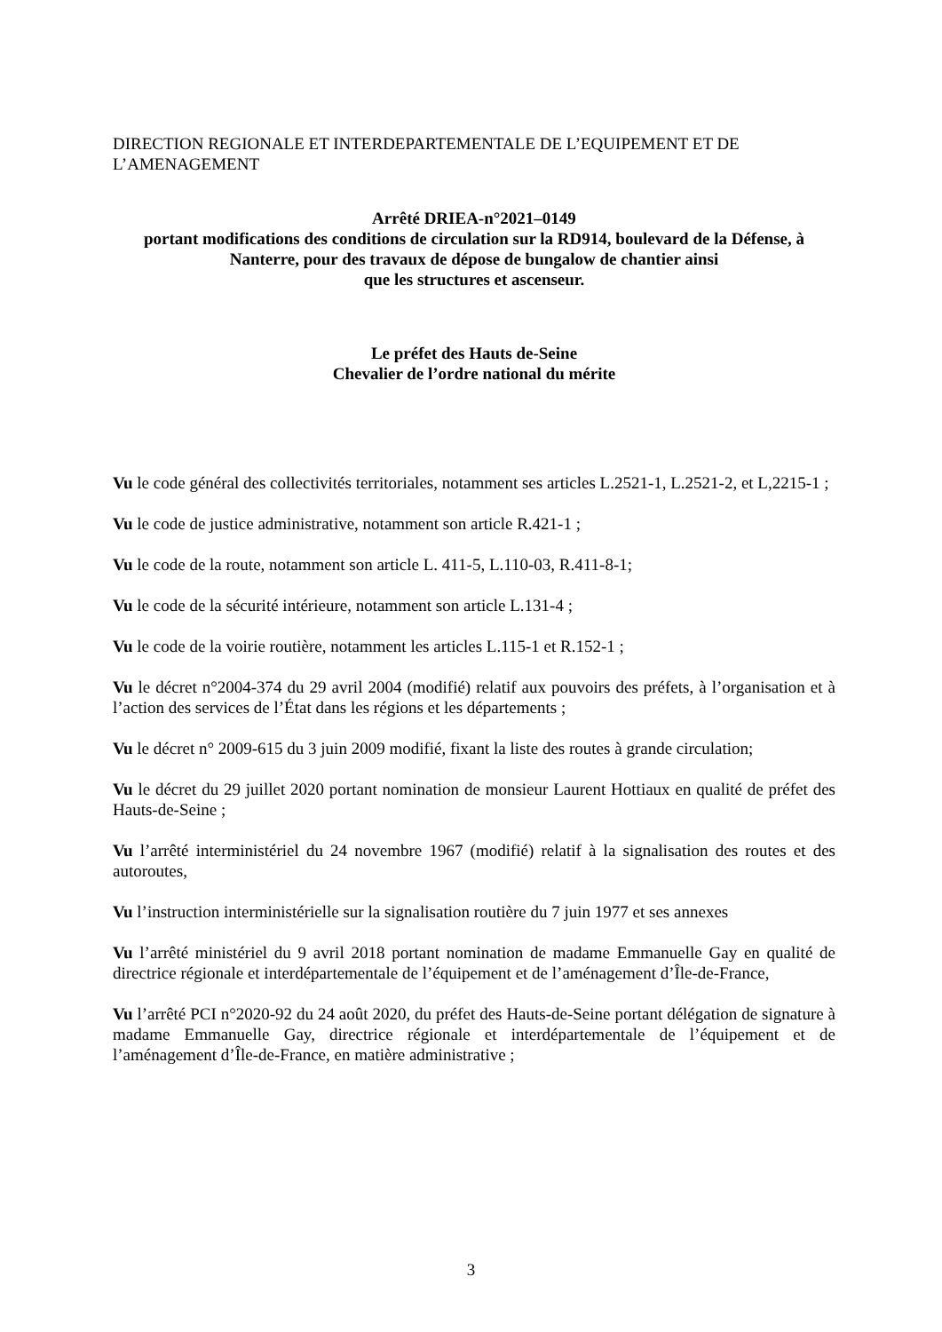DIRECTION REGIONALE ET INTERDEPARTEMENTALE DE L’EQUIPEMENT ET DE L’AMENAGEMENT
Arrêté DRIEA-n°2021–0149
portant modifications des conditions de circulation sur la RD914, boulevard de la Défense, à Nanterre, pour des travaux de dépose de bungalow de chantier ainsi
que les structures et ascenseur.
Le préfet des Hauts de-Seine
Chevalier de l’ordre national du mérite
Vu le code général des collectivités territoriales, notamment ses articles L.2521-1, L.2521-2, et L,2215-1 ;
Vu le code de justice administrative, notamment son article R.421-1 ;
Vu le code de la route, notamment son article L. 411-5, L.110-03, R.411-8-1;
Vu le code de la sécurité intérieure, notamment son article L.131-4 ;
Vu le code de la voirie routière, notamment les articles L.115-1 et R.152-1 ;
Vu le décret n°2004-374 du 29 avril 2004 (modifié) relatif aux pouvoirs des préfets, à l’organisation et à l’action des services de l’État dans les régions et les départements ;
Vu le décret n° 2009-615 du 3 juin 2009 modifié, fixant la liste des routes à grande circulation;
Vu le décret du 29 juillet 2020 portant nomination de monsieur Laurent Hottiaux en qualité de préfet des Hauts-de-Seine ;
Vu l’arrêté interministériel du 24 novembre 1967 (modifié) relatif à la signalisation des routes et des autoroutes,
Vu l’instruction interministérielle sur la signalisation routière du 7 juin 1977 et ses annexes
Vu l’arrêté ministériel du 9 avril 2018 portant nomination de madame Emmanuelle Gay en qualité de directrice régionale et interdépartementale de l’équipement et de l’aménagement d’Île-de-France,
Vu l’arrêté PCI n°2020-92 du 24 août 2020, du préfet des Hauts-de-Seine portant délégation de signature à madame Emmanuelle Gay, directrice régionale et interdépartementale de l’équipement et de l’aménagement d’Île-de-France, en matière administrative ;
3